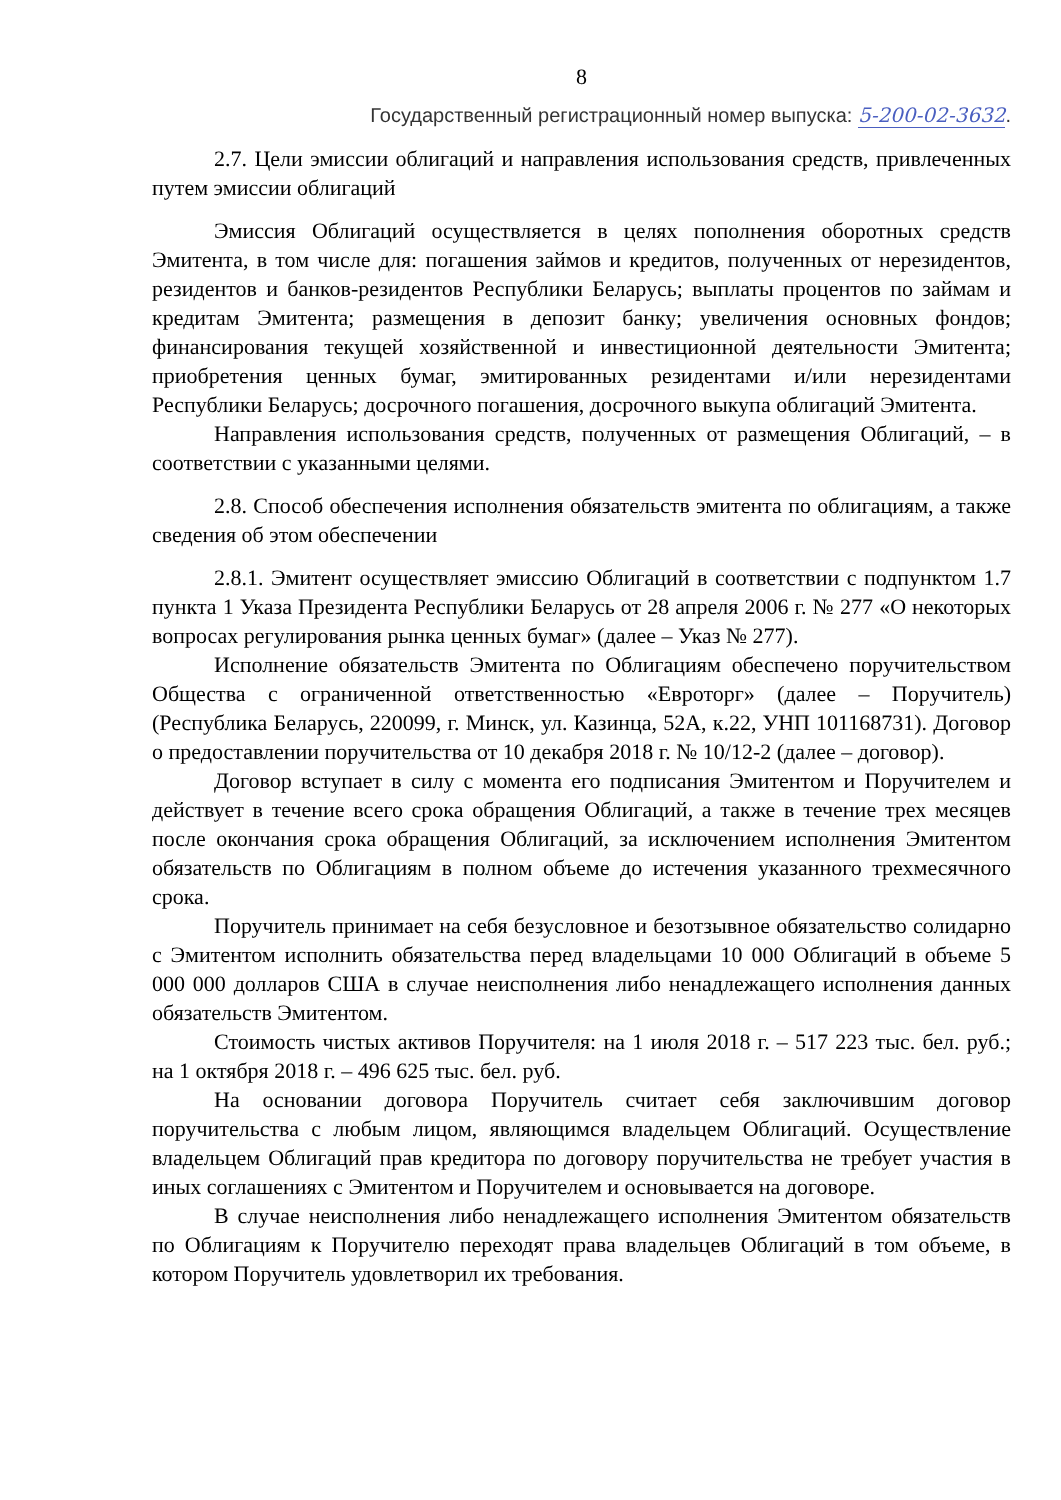8
Государственный регистрационный номер выпуска: 5-200-02-3632.
2.7. Цели эмиссии облигаций и направления использования средств, привлеченных путем эмиссии облигаций
Эмиссия Облигаций осуществляется в целях пополнения оборотных средств Эмитента, в том числе для: погашения займов и кредитов, полученных от нерезидентов, резидентов и банков-резидентов Республики Беларусь; выплаты процентов по займам и кредитам Эмитента; размещения в депозит банку; увеличения основных фондов; финансирования текущей хозяйственной и инвестиционной деятельности Эмитента; приобретения ценных бумаг, эмитированных резидентами и/или нерезидентами Республики Беларусь; досрочного погашения, досрочного выкупа облигаций Эмитента.
Направления использования средств, полученных от размещения Облигаций, – в соответствии с указанными целями.
2.8. Способ обеспечения исполнения обязательств эмитента по облигациям, а также сведения об этом обеспечении
2.8.1. Эмитент осуществляет эмиссию Облигаций в соответствии с подпунктом 1.7 пункта 1 Указа Президента Республики Беларусь от 28 апреля 2006 г. № 277 «О некоторых вопросах регулирования рынка ценных бумаг» (далее – Указ № 277).
Исполнение обязательств Эмитента по Облигациям обеспечено поручительством Общества с ограниченной ответственностью «Евроторг» (далее – Поручитель) (Республика Беларусь, 220099, г. Минск, ул. Казинца, 52А, к.22, УНП 101168731). Договор о предоставлении поручительства от 10 декабря 2018 г. № 10/12-2 (далее – договор).
Договор вступает в силу с момента его подписания Эмитентом и Поручителем и действует в течение всего срока обращения Облигаций, а также в течение трех месяцев после окончания срока обращения Облигаций, за исключением исполнения Эмитентом обязательств по Облигациям в полном объеме до истечения указанного трехмесячного срока.
Поручитель принимает на себя безусловное и безотзывное обязательство солидарно с Эмитентом исполнить обязательства перед владельцами 10 000 Облигаций в объеме 5 000 000 долларов США в случае неисполнения либо ненадлежащего исполнения данных обязательств Эмитентом.
Стоимость чистых активов Поручителя: на 1 июля 2018 г. – 517 223 тыс. бел. руб.; на 1 октября 2018 г. – 496 625 тыс. бел. руб.
На основании договора Поручитель считает себя заключившим договор поручительства с любым лицом, являющимся владельцем Облигаций. Осуществление владельцем Облигаций прав кредитора по договору поручительства не требует участия в иных соглашениях с Эмитентом и Поручителем и основывается на договоре.
В случае неисполнения либо ненадлежащего исполнения Эмитентом обязательств по Облигациям к Поручителю переходят права владельцев Облигаций в том объеме, в котором Поручитель удовлетворил их требования.